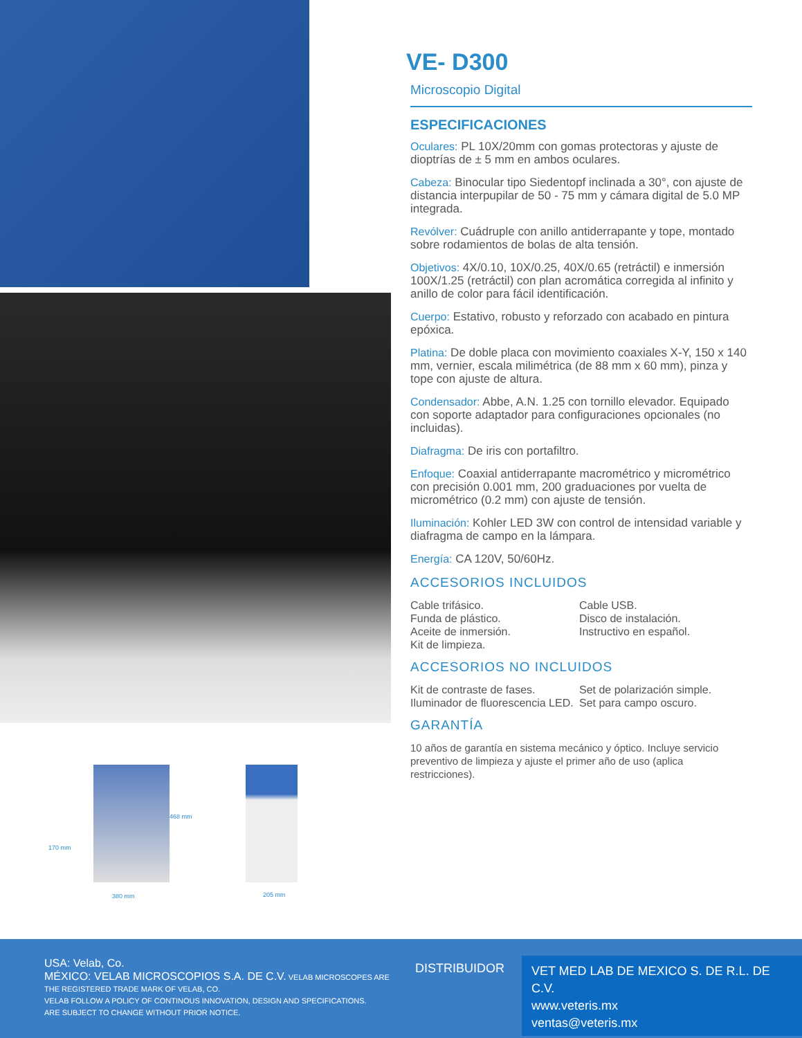468 mm
170 mm
380 mm 205 mm
VE- D300
Microscopio Digital
ESPECIFICACIONES
Oculares: PL 10X/20mm con gomas protectoras y ajuste de dioptrías de ± 5 mm en ambos oculares.
Cabeza: Binocular tipo Siedentopf inclinada a 30°, con ajuste de distancia interpupilar de 50 - 75 mm y cámara digital de 5.0 MP integrada.
Revólver: Cuádruple con anillo antiderrapante y tope, montado sobre rodamientos de bolas de alta tensión.
Objetivos: 4X/0.10, 10X/0.25, 40X/0.65 (retráctil) e inmersión 100X/1.25 (retráctil) con plan acromática corregida al infinito y anillo de color para fácil identificación.
Cuerpo: Estativo, robusto y reforzado con acabado en pintura epóxica.
Platina: De doble placa con movimiento coaxiales X-Y, 150 x 140 mm, vernier, escala milimétrica (de 88 mm x 60 mm), pinza y tope con ajuste de altura.
Condensador: Abbe, A.N. 1.25 con tornillo elevador. Equipado con soporte adaptador para configuraciones opcionales (no incluidas).
Diafragma: De iris con portafiltro.
Enfoque: Coaxial antiderrapante macrométrico y micrométrico con precisión 0.001 mm, 200 graduaciones por vuelta de micrométrico (0.2 mm) con ajuste de tensión.
Iluminación: Kohler LED 3W con control de intensidad variable y diafragma de campo en la lámpara.
Energía: CA 120V, 50/60Hz.
ACCESORIOS INCLUIDOS
Cable trifásico.
Funda de plástico.
Aceite de inmersión.
Kit de limpieza.
Cable USB.
Disco de instalación.
Instructivo en español.
ACCESORIOS NO INCLUIDOS
Kit de contraste de fases.
Iluminador de fluorescencia LED.
Set de polarización simple.
Set para campo oscuro.
GARANTÍA
10 años de garantía en sistema mecánico y óptico. Incluye servicio preventivo de limpieza y ajuste el primer año de uso (aplica restricciones).
USA: Velab, Co.
MÉXICO: VELAB MICROSCOPIOS S.A. DE C.V. VELAB MICROSCOPES ARE THE REGISTERED TRADE MARK OF VELAB, CO.
VELAB FOLLOW A POLICY OF CONTINOUS INNOVATION, DESIGN AND SPECIFICATIONS.
ARE SUBJECT TO CHANGE WITHOUT PRIOR NOTICE.
DISTRIBUIDOR
VET MED LAB DE MEXICO S. DE R.L. DE C.V.
www.veteris.mx
ventas@veteris.mx